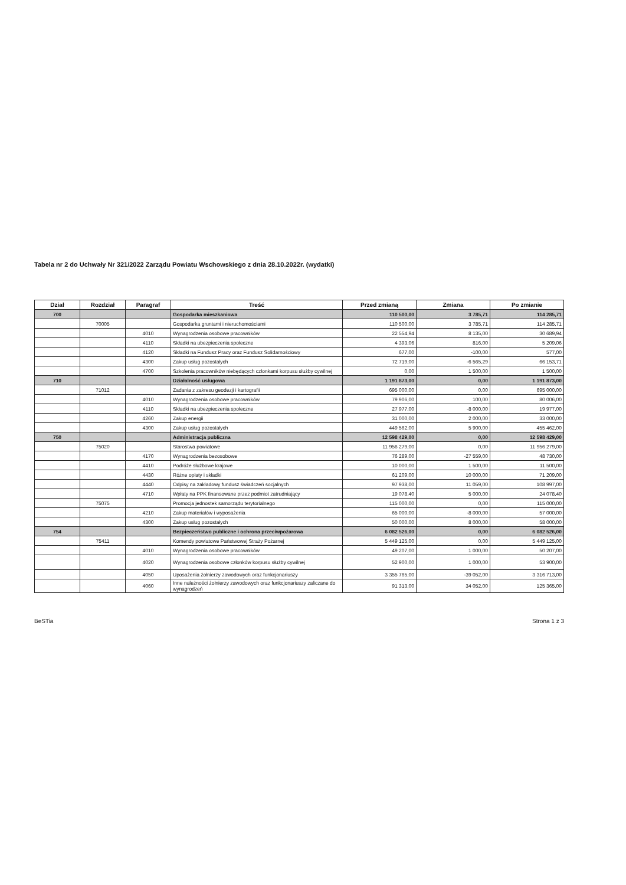Tabela nr 2 do Uchwały Nr 321/2022 Zarządu Powiatu Wschowskiego z dnia 28.10.2022r. (wydatki)
| Dział | Rozdział | Paragraf | Treść | Przed zmianą | Zmiana | Po zmianie |
| --- | --- | --- | --- | --- | --- | --- |
| 700 | | | Gospodarka mieszkaniowa | 110 500,00 | 3 785,71 | 114 285,71 |
| | 70005 | | Gospodarka gruntami i nieruchomościami | 110 500,00 | 3 785,71 | 114 285,71 |
| | | 4010 | Wynagrodzenia osobowe pracowników | 22 554,94 | 8 135,00 | 30 689,94 |
| | | 4110 | Składki na ubezpieczenia społeczne | 4 393,06 | 816,00 | 5 209,06 |
| | | 4120 | Składki na Fundusz Pracy oraz Fundusz Solidarnościowy | 677,00 | -100,00 | 577,00 |
| | | 4300 | Zakup usług pozostałych | 72 719,00 | -6 565,29 | 66 153,71 |
| | | 4700 | Szkolenia pracowników niebędących członkami korpusu służby cywilnej | 0,00 | 1 500,00 | 1 500,00 |
| 710 | | | Działalność usługowa | 1 191 873,00 | 0,00 | 1 191 873,00 |
| | 71012 | | Zadania z zakresu geodezji i kartografii | 695 000,00 | 0,00 | 695 000,00 |
| | | 4010 | Wynagrodzenia osobowe pracowników | 79 906,00 | 100,00 | 80 006,00 |
| | | 4110 | Składki na ubezpieczenia społeczne | 27 977,00 | -8 000,00 | 19 977,00 |
| | | 4260 | Zakup energii | 31 000,00 | 2 000,00 | 33 000,00 |
| | | 4300 | Zakup usług pozostałych | 449 562,00 | 5 900,00 | 455 462,00 |
| 750 | | | Administracja publiczna | 12 598 429,00 | 0,00 | 12 598 429,00 |
| | 75020 | | Starostwa powiatowe | 11 956 279,00 | 0,00 | 11 956 279,00 |
| | | 4170 | Wynagrodzenia bezosobowe | 76 289,00 | -27 559,00 | 48 730,00 |
| | | 4410 | Podróże służbowe krajowe | 10 000,00 | 1 500,00 | 11 500,00 |
| | | 4430 | Różne opłaty i składki | 61 209,00 | 10 000,00 | 71 209,00 |
| | | 4440 | Odpisy na zakładowy fundusz świadczeń socjalnych | 97 938,00 | 11 059,00 | 108 997,00 |
| | | 4710 | Wpłaty na PPK finansowane przez podmiot zatrudniający | 19 078,40 | 5 000,00 | 24 078,40 |
| | 75075 | | Promocja jednostek samorządu terytorialnego | 115 000,00 | 0,00 | 115 000,00 |
| | | 4210 | Zakup materiałów i wyposażenia | 65 000,00 | -8 000,00 | 57 000,00 |
| | | 4300 | Zakup usług pozostałych | 50 000,00 | 8 000,00 | 58 000,00 |
| 754 | | | Bezpieczeństwo publiczne i ochrona przeciwpożarowa | 6 082 526,00 | 0,00 | 6 082 526,00 |
| | 75411 | | Komendy powiatowe Państwowej Straży Pożarnej | 5 449 125,00 | 0,00 | 5 449 125,00 |
| | | 4010 | Wynagrodzenia osobowe pracowników | 49 207,00 | 1 000,00 | 50 207,00 |
| | | 4020 | Wynagrodzenia osobowe członków korpusu służby cywilnej | 52 900,00 | 1 000,00 | 53 900,00 |
| | | 4050 | Uposażenia żołnierzy zawodowych oraz funkcjonariuszy | 3 355 765,00 | -39 052,00 | 3 316 713,00 |
| | | 4060 | Inne należności żołnierzy zawodowych oraz funkcjonariuszy zaliczane do wynagrodzeń | 91 313,00 | 34 052,00 | 125 365,00 |
BeSTia Strona 1 z 3